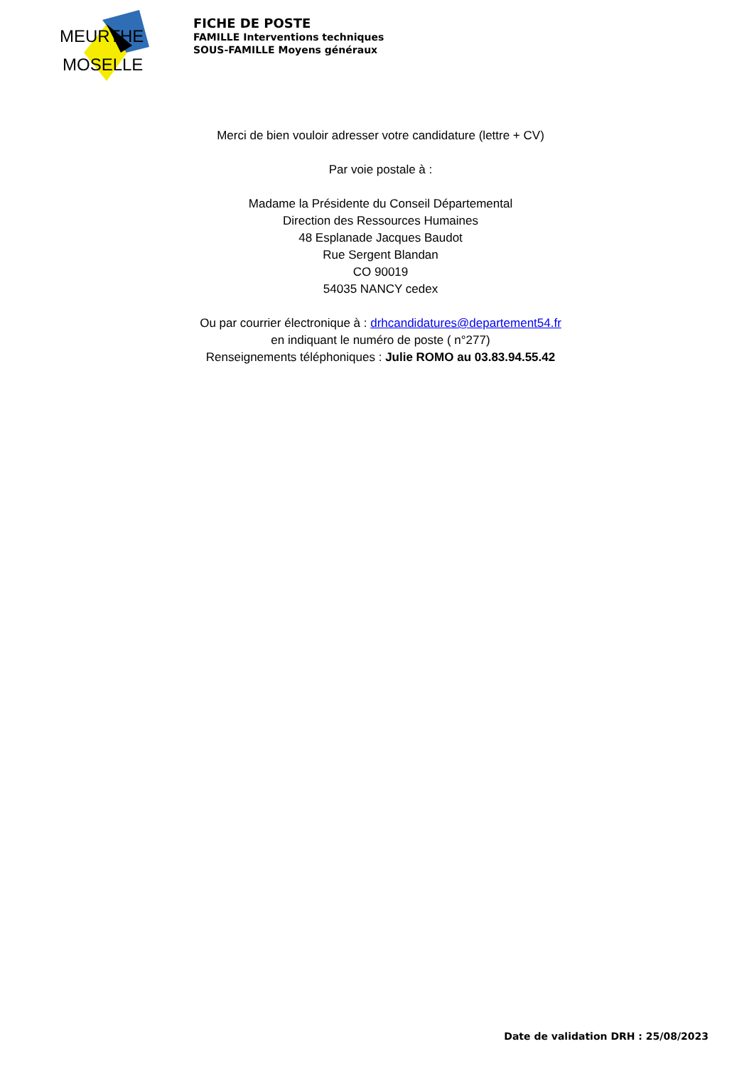MEURTHE
MOSELLE
FICHE DE POSTE
FAMILLE Interventions techniques
SOUS-FAMILLE Moyens généraux
Merci de bien vouloir adresser votre candidature (lettre + CV)
Par voie postale à :
Madame la Présidente du Conseil Départemental
Direction des Ressources Humaines
48 Esplanade Jacques Baudot
Rue Sergent Blandan
CO 90019
54035 NANCY cedex
Ou par courrier électronique à : drhcandidatures@departement54.fr
en indiquant le numéro de poste ( n°277)
Renseignements téléphoniques : Julie ROMO au 03.83.94.55.42
Date de validation DRH : 25/08/2023